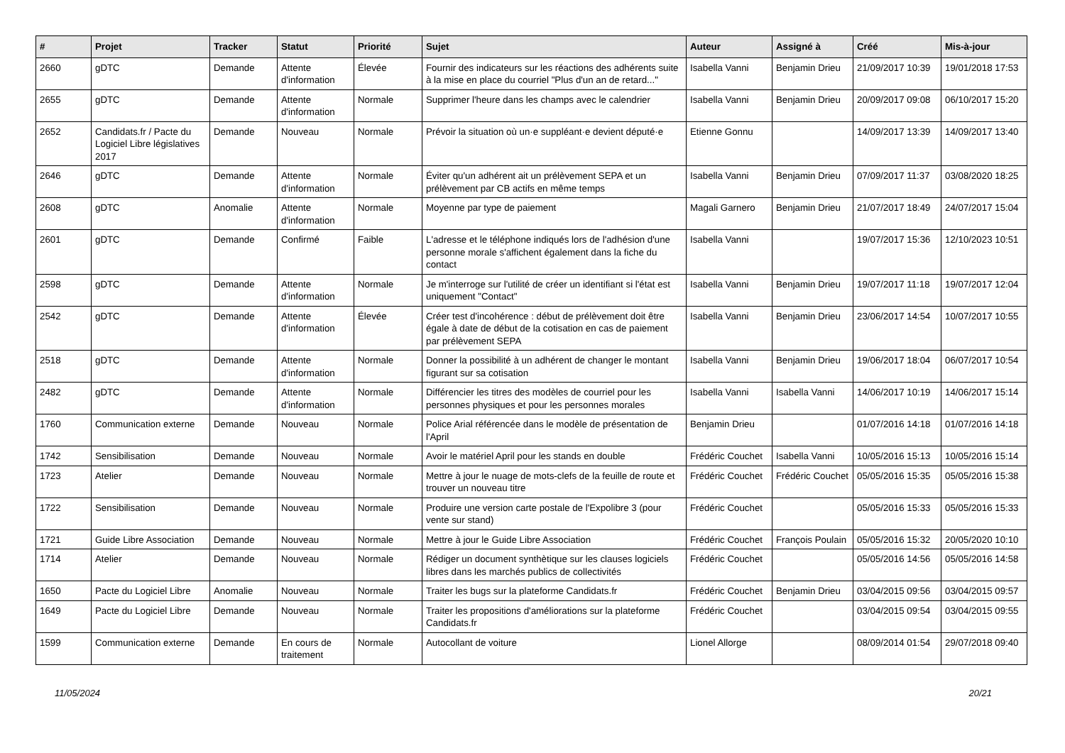| # | Projet | Tracker | Statut | Priorité | Sujet | Auteur | Assigné à | Créé | Mis-à-jour |
| --- | --- | --- | --- | --- | --- | --- | --- | --- | --- |
| 2660 | gDTC | Demande | Attente d'information | Élevée | Fournir des indicateurs sur les réactions des adhérents suite à la mise en place du courriel "Plus d'un an de retard..." | Isabella Vanni | Benjamin Drieu | 21/09/2017 10:39 | 19/01/2018 17:53 |
| 2655 | gDTC | Demande | Attente d'information | Normale | Supprimer l'heure dans les champs avec le calendrier | Isabella Vanni | Benjamin Drieu | 20/09/2017 09:08 | 06/10/2017 15:20 |
| 2652 | Candidats.fr / Pacte du Logiciel Libre législatives 2017 | Demande | Nouveau | Normale | Prévoir la situation où un·e suppléant·e devient député·e | Etienne Gonnu | | 14/09/2017 13:39 | 14/09/2017 13:40 |
| 2646 | gDTC | Demande | Attente d'information | Normale | Éviter qu'un adhérent ait un prélèvement SEPA et un prélèvement par CB actifs en même temps | Isabella Vanni | Benjamin Drieu | 07/09/2017 11:37 | 03/08/2020 18:25 |
| 2608 | gDTC | Anomalie | Attente d'information | Normale | Moyenne par type de paiement | Magali Garnero | Benjamin Drieu | 21/07/2017 18:49 | 24/07/2017 15:04 |
| 2601 | gDTC | Demande | Confirmé | Faible | L'adresse et le téléphone indiqués lors de l'adhésion d'une personne morale s'affichent également dans la fiche du contact | Isabella Vanni | | 19/07/2017 15:36 | 12/10/2023 10:51 |
| 2598 | gDTC | Demande | Attente d'information | Normale | Je m'interroge sur l'utilité de créer un identifiant si l'état est uniquement "Contact" | Isabella Vanni | Benjamin Drieu | 19/07/2017 11:18 | 19/07/2017 12:04 |
| 2542 | gDTC | Demande | Attente d'information | Élevée | Créer test d'incohérence : début de prélèvement doit être égale à date de début de la cotisation en cas de paiement par prélèvement SEPA | Isabella Vanni | Benjamin Drieu | 23/06/2017 14:54 | 10/07/2017 10:55 |
| 2518 | gDTC | Demande | Attente d'information | Normale | Donner la possibilité à un adhérent de changer le montant figurant sur sa cotisation | Isabella Vanni | Benjamin Drieu | 19/06/2017 18:04 | 06/07/2017 10:54 |
| 2482 | gDTC | Demande | Attente d'information | Normale | Différencier les titres des modèles de courriel pour les personnes physiques et pour les personnes morales | Isabella Vanni | Isabella Vanni | 14/06/2017 10:19 | 14/06/2017 15:14 |
| 1760 | Communication externe | Demande | Nouveau | Normale | Police Arial référencée dans le modèle de présentation de l'April | Benjamin Drieu | | 01/07/2016 14:18 | 01/07/2016 14:18 |
| 1742 | Sensibilisation | Demande | Nouveau | Normale | Avoir le matériel April pour les stands en double | Frédéric Couchet | Isabella Vanni | 10/05/2016 15:13 | 10/05/2016 15:14 |
| 1723 | Atelier | Demande | Nouveau | Normale | Mettre à jour le nuage de mots-clefs de la feuille de route et trouver un nouveau titre | Frédéric Couchet | Frédéric Couchet | 05/05/2016 15:35 | 05/05/2016 15:38 |
| 1722 | Sensibilisation | Demande | Nouveau | Normale | Produire une version carte postale de l'Expolibre 3 (pour vente sur stand) | Frédéric Couchet | | 05/05/2016 15:33 | 05/05/2016 15:33 |
| 1721 | Guide Libre Association | Demande | Nouveau | Normale | Mettre à jour le Guide Libre Association | Frédéric Couchet | François Poulain | 05/05/2016 15:32 | 20/05/2020 10:10 |
| 1714 | Atelier | Demande | Nouveau | Normale | Rédiger un document synthètique sur les clauses logiciels libres dans les marchés publics de collectivités | Frédéric Couchet | | 05/05/2016 14:56 | 05/05/2016 14:58 |
| 1650 | Pacte du Logiciel Libre | Anomalie | Nouveau | Normale | Traiter les bugs sur la plateforme Candidats.fr | Frédéric Couchet | Benjamin Drieu | 03/04/2015 09:56 | 03/04/2015 09:57 |
| 1649 | Pacte du Logiciel Libre | Demande | Nouveau | Normale | Traiter les propositions d'améliorations sur la plateforme Candidats.fr | Frédéric Couchet | | 03/04/2015 09:54 | 03/04/2015 09:55 |
| 1599 | Communication externe | Demande | En cours de traitement | Normale | Autocollant de voiture | Lionel Allorge | | 08/09/2014 01:54 | 29/07/2018 09:40 |
11/05/2024 20/21